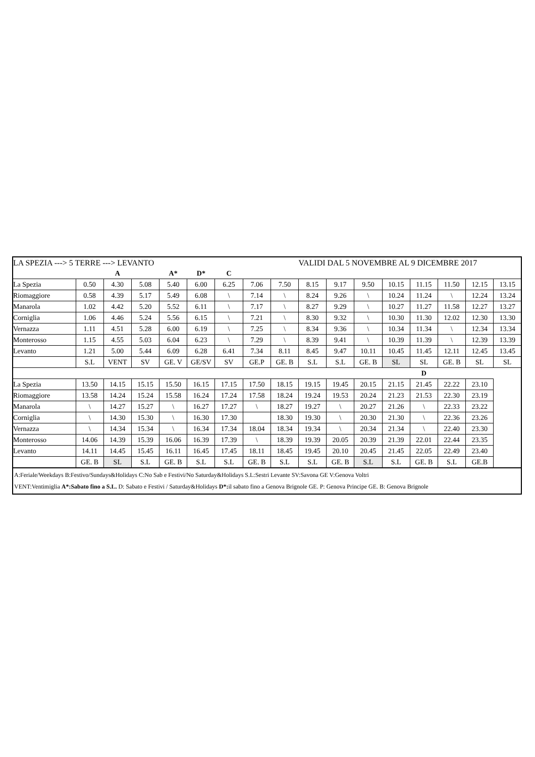| LA SPEZIA ---> 5 TERRE ---> LEVANTO | | | | | | | | | VALIDI DAL 5 NOVEMBRE AL 9 DICEMBRE 2017 | | | | | | | |
| --- | --- | --- | --- | --- | --- | --- | --- | --- | --- | --- | --- | --- | --- | --- | --- | --- |
| | | A | | A* | D* | C | | | | | | | | | | |
| La Spezia | 0.50 | 4.30 | 5.08 | 5.40 | 6.00 | 6.25 | 7.06 | 7.50 | 8.15 | 9.17 | 9.50 | 10.15 | 11.15 | 11.50 | 12.15 | 13.15 |
| Riomaggiore | 0.58 | 4.39 | 5.17 | 5.49 | 6.08 | \ | 7.14 | \ | 8.24 | 9.26 | \ | 10.24 | 11.24 | \ | 12.24 | 13.24 |
| Manarola | 1.02 | 4.42 | 5.20 | 5.52 | 6.11 | \ | 7.17 | \ | 8.27 | 9.29 | \ | 10.27 | 11.27 | 11.58 | 12.27 | 13.27 |
| Corniglia | 1.06 | 4.46 | 5.24 | 5.56 | 6.15 | \ | 7.21 | \ | 8.30 | 9.32 | \ | 10.30 | 11.30 | 12.02 | 12.30 | 13.30 |
| Vernazza | 1.11 | 4.51 | 5.28 | 6.00 | 6.19 | \ | 7.25 | \ | 8.34 | 9.36 | \ | 10.34 | 11.34 | \ | 12.34 | 13.34 |
| Monterosso | 1.15 | 4.55 | 5.03 | 6.04 | 6.23 | \ | 7.29 | \ | 8.39 | 9.41 | \ | 10.39 | 11.39 | \ | 12.39 | 13.39 |
| Levanto | 1.21 | 5.00 | 5.44 | 6.09 | 6.28 | 6.41 | 7.34 | 8.11 | 8.45 | 9.47 | 10.11 | 10.45 | 11.45 | 12.11 | 12.45 | 13.45 |
| | S.L | VENT | SV | GE. V | GE/SV | SV | GE.P | GE. B | S.L | S.L | GE. B | SL | SL | GE. B | SL | SL |
| | | | | | | | | | | | | | D | | | |
| La Spezia | 13.50 | 14.15 | 15.15 | 15.50 | 16.15 | 17.15 | 17.50 | 18.15 | 19.15 | 19.45 | 20.15 | 21.15 | 21.45 | 22.22 | 23.10 | |
| Riomaggiore | 13.58 | 14.24 | 15.24 | 15.58 | 16.24 | 17.24 | 17.58 | 18.24 | 19.24 | 19.53 | 20.24 | 21.23 | 21.53 | 22.30 | 23.19 | |
| Manarola | \ | 14.27 | 15.27 | \ | 16.27 | 17.27 | \ | 18.27 | 19.27 | \ | 20.27 | 21.26 | \ | 22.33 | 23.22 | |
| Corniglia | \ | 14.30 | 15.30 | \ | 16.30 | 17.30 | | 18.30 | 19.30 | \ | 20.30 | 21.30 | \ | 22.36 | 23.26 | |
| Vernazza | \ | 14.34 | 15.34 | \ | 16.34 | 17.34 | 18.04 | 18.34 | 19.34 | \ | 20.34 | 21.34 | \ | 22.40 | 23.30 | |
| Monterosso | 14.06 | 14.39 | 15.39 | 16.06 | 16.39 | 17.39 | \ | 18.39 | 19.39 | 20.05 | 20.39 | 21.39 | 22.01 | 22.44 | 23.35 | |
| Levanto | 14.11 | 14.45 | 15.45 | 16.11 | 16.45 | 17.45 | 18.11 | 18.45 | 19.45 | 20.10 | 20.45 | 21.45 | 22.05 | 22.49 | 23.40 | |
| | GE. B | SL | S.L | GE. B | S.L | S.L | GE. B | S.L | S.L | GE. B | S.L | S.L | GE. B | S.L | GE.B | |
A:Feriale/Weekdays B:Festivo/Sundays&Holidays C:No Sab e Festivi/No Saturday&Holidays S.L:Sestri Levante SV:Savona GE V:Genova Voltri
VENT:Ventimiglia A*:Sabato fino a S.L. D: Sabato e Festivi / Saturday&Holidays D*: il sabato fino a Genova Brignole GE. P: Genova Principe GE. B: Genova Brignole